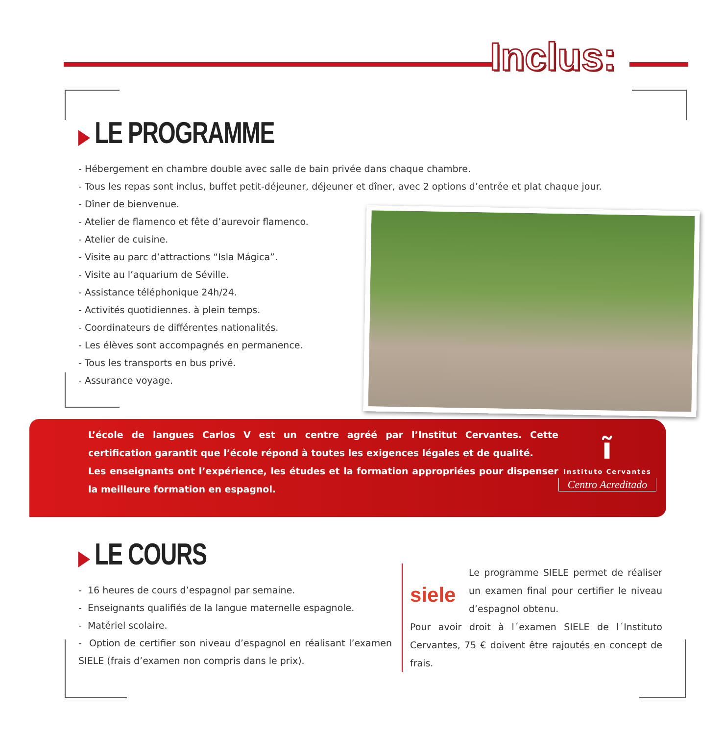Inclus:
▶ LE PROGRAMME
- Hébergement en chambre double avec salle de bain privée dans chaque chambre.
- Tous les repas sont inclus, buffet petit-déjeuner, déjeuner et dîner, avec 2 options d’entrée et plat chaque jour.
- Dîner de bienvenue.
- Atelier de flamenco et fête d’aurevoir flamenco.
- Atelier de cuisine.
- Visite au parc d’attractions “Isla Mágica”.
- Visite au l’aquarium de Séville.
- Assistance téléphonique 24h/24.
- Activités quotidiennes. à plein temps.
- Coordinateurs de différentes nationalités.
- Les élèves sont accompagnés en permanence.
- Tous les transports en bus privé.
- Assurance voyage.
L’école de langues Carlos V est un centre agréé par l’Institut Cervantes. Cette certification garantit que l’école répond à toutes les exigences légales et de qualité.
Les enseignants ont l’expérience, les études et la formation appropriées pour dispenser la meilleure formation en espagnol.
ĩ
Instituto Cervantes
Centro Acreditado
▶ LE COURS
- 16 heures de cours d’espagnol par semaine.
- Enseignants qualifiés de la langue maternelle espagnole.
- Matériel scolaire.
- Option de certifier son niveau d’espagnol en réalisant l’examen SIELE (frais d’examen non compris dans le prix).
siele
Le programme SIELE permet de réaliser un examen final pour certifier le niveau d’espagnol obtenu.
Pour avoir droit à l´examen SIELE de l´Instituto Cervantes, 75 € doivent être rajoutés en concept de frais.